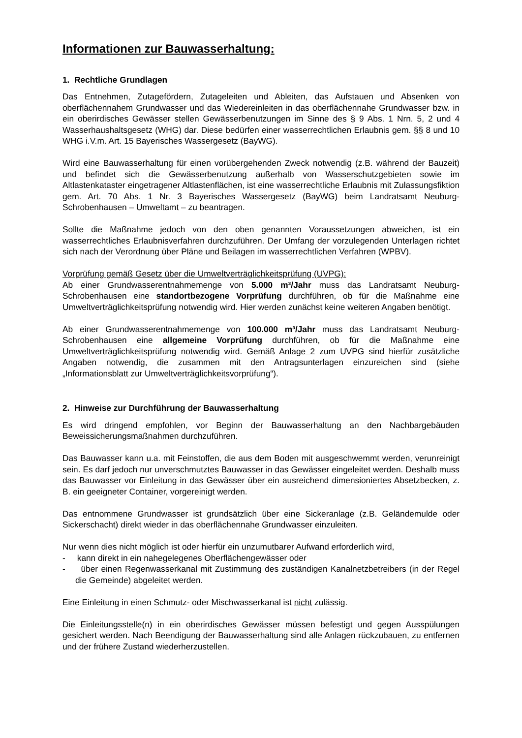Informationen zur Bauwasserhaltung:
1. Rechtliche Grundlagen
Das Entnehmen, Zutagefördern, Zutageleiten und Ableiten, das Aufstauen und Absenken von oberflächennahem Grundwasser und das Wiedereinleiten in das oberflächennahe Grundwasser bzw. in ein oberirdisches Gewässer stellen Gewässerbenutzungen im Sinne des § 9 Abs. 1 Nrn. 5, 2 und 4 Wasserhaushaltsgesetz (WHG) dar. Diese bedürfen einer wasserrechtlichen Erlaubnis gem. §§ 8 und 10 WHG i.V.m. Art. 15 Bayerisches Wassergesetz (BayWG).
Wird eine Bauwasserhaltung für einen vorübergehenden Zweck notwendig (z.B. während der Bauzeit) und befindet sich die Gewässerbenutzung außerhalb von Wasserschutzgebieten sowie im Altlastenkataster eingetragener Altlastenflächen, ist eine wasserrechtliche Erlaubnis mit Zulassungsfiktion gem. Art. 70 Abs. 1 Nr. 3 Bayerisches Wassergesetz (BayWG) beim Landratsamt Neuburg-Schrobenhausen – Umweltamt – zu beantragen.
Sollte die Maßnahme jedoch von den oben genannten Voraussetzungen abweichen, ist ein wasserrechtliches Erlaubnisverfahren durchzuführen. Der Umfang der vorzulegenden Unterlagen richtet sich nach der Verordnung über Pläne und Beilagen im wasserrechtlichen Verfahren (WPBV).
Vorprüfung gemäß Gesetz über die Umweltverträglichkeitsprüfung (UVPG):
Ab einer Grundwasserentnahmemenge von 5.000 m³/Jahr muss das Landratsamt Neuburg-Schrobenhausen eine standortbezogene Vorprüfung durchführen, ob für die Maßnahme eine Umweltverträglichkeitsprüfung notwendig wird. Hier werden zunächst keine weiteren Angaben benötigt.
Ab einer Grundwasserentnahmemenge von 100.000 m³/Jahr muss das Landratsamt Neuburg-Schrobenhausen eine allgemeine Vorprüfung durchführen, ob für die Maßnahme eine Umweltverträglichkeitsprüfung notwendig wird. Gemäß Anlage 2 zum UVPG sind hierfür zusätzliche Angaben notwendig, die zusammen mit den Antragsunterlagen einzureichen sind (siehe „Informationsblatt zur Umweltverträglichkeitsvorprüfung“).
2. Hinweise zur Durchführung der Bauwasserhaltung
Es wird dringend empfohlen, vor Beginn der Bauwasserhaltung an den Nachbargebäuden Beweissicherungsmaßnahmen durchzuführen.
Das Bauwasser kann u.a. mit Feinstoffen, die aus dem Boden mit ausgeschwemmt werden, verunreinigt sein. Es darf jedoch nur unverschmutztes Bauwasser in das Gewässer eingeleitet werden. Deshalb muss das Bauwasser vor Einleitung in das Gewässer über ein ausreichend dimensioniertes Absetzbecken, z. B. ein geeigneter Container, vorgereinigt werden.
Das entnommene Grundwasser ist grundsätzlich über eine Sickeranlage (z.B. Geländemulde oder Sickerschacht) direkt wieder in das oberflächennahe Grundwasser einzuleiten.
Nur wenn dies nicht möglich ist oder hierfür ein unzumutbarer Aufwand erforderlich wird,
- kann direkt in ein nahegelegenes Oberflächengewässer oder
- über einen Regenwasserkanal mit Zustimmung des zuständigen Kanalnetzbetreibers (in der Regel die Gemeinde) abgeleitet werden.
Eine Einleitung in einen Schmutz- oder Mischwasserkanal ist nicht zulässig.
Die Einleitungsstelle(n) in ein oberirdisches Gewässer müssen befestigt und gegen Ausspülungen gesichert werden. Nach Beendigung der Bauwasserhaltung sind alle Anlagen rückzubauen, zu entfernen und der frühere Zustand wiederherzustellen.